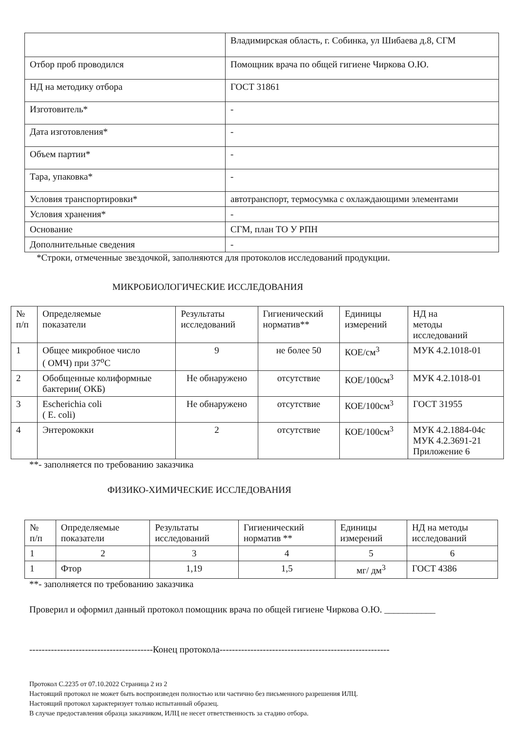| | Владимирская область, г. Собинка, ул Шибаева д.8, СГМ |
| Отбор проб проводился | Помощник врача по общей гигиене Чиркова О.Ю. |
| НД на методику отбора | ГОСТ 31861 |
| Изготовитель* | - |
| Дата изготовления* | - |
| Объем партии* | - |
| Тара, упаковка* | - |
| Условия транспортировки* | автотранспорт, термосумка с охлаждающими элементами |
| Условия хранения* | - |
| Основание | СГМ, план ТО У РПН |
| Дополнительные сведения | - |
*Строки, отмеченные звездочкой, заполняются для протоколов исследований продукции.
МИКРОБИОЛОГИЧЕСКИЕ ИССЛЕДОВАНИЯ
| № п/п | Определяемые показатели | Результаты исследований | Гигиенический норматив** | Единицы измерений | НД на методы исследований |
| 1 | Общее микробное число ( ОМЧ) при 37<sup>о</sup>С | 9 | не более 50 | КОЕ/см<sup>3</sup> | МУК 4.2.1018-01 |
| 2 | Обобщенные колиформные бактерии( ОКБ) | Не обнаружено | отсутствие | КОЕ/100см<sup>3</sup> | МУК 4.2.1018-01 |
| 3 | Escherichia coli ( E. coli) | Не обнаружено | отсутствие | КОЕ/100см<sup>3</sup> | ГОСТ 31955 |
| 4 | Энтерококки | 2 | отсутствие | КОЕ/100см<sup>3</sup> | МУК 4.2.1884-04с МУК 4.2.3691-21 Приложение 6 |
**- заполняется по требованию заказчика
ФИЗИКО-ХИМИЧЕСКИЕ ИССЛЕДОВАНИЯ
| № п/п | Определяемые показатели | Результаты исследований | Гигиенический норматив ** | Единицы измерений | НД на методы исследований |
| 1 | 2 | 3 | 4 | 5 | 6 |
| 1 | Фтор | 1,19 | 1,5 | мг/ дм<sup>3</sup> | ГОСТ 4386 |
**- заполняется по требованию заказчика
Проверил и оформил данный протокол помощник врача по общей гигиене Чиркова О.Ю. ___________
----------------------------------------Конец протокола-------------------------------------------------------
Протокол С.2235 от 07.10.2022 Страница 2 из 2
Настоящий протокол не может быть воспроизведен полностью или частично без письменного разрешения ИЛЦ.
Настоящий протокол характеризует только испытанный образец.
В случае предоставления образца заказчиком, ИЛЦ не несет ответственность за стадию отбора.